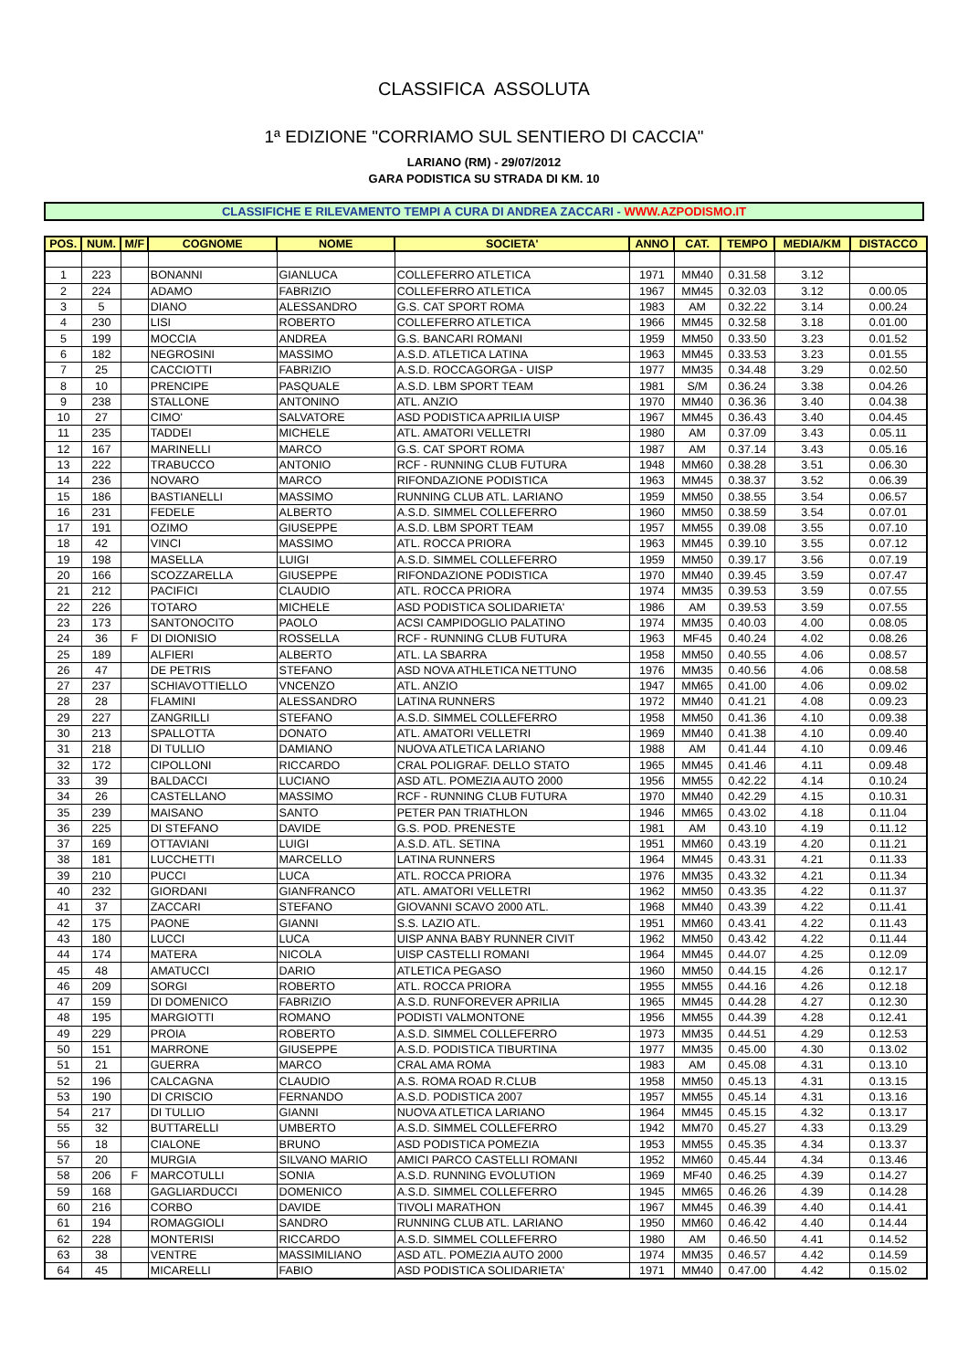CLASSIFICA ASSOLUTA
1ª EDIZIONE "CORRIAMO SUL SENTIERO DI CACCIA"
LARIANO (RM) - 29/07/2012
GARA PODISTICA SU STRADA DI KM. 10
CLASSIFICHE E RILEVAMENTO TEMPI A CURA DI ANDREA ZACCARI - WWW.AZPODISMO.IT
| POS. | NUM. | M/F | COGNOME | NOME | SOCIETA' | ANNO | CAT. | TEMPO | MEDIA/KM | DISTACCO |
| --- | --- | --- | --- | --- | --- | --- | --- | --- | --- | --- |
| 1 | 223 | | BONANNI | GIANLUCA | COLLEFERRO ATLETICA | 1971 | MM40 | 0.31.58 | 3.12 | |
| 2 | 224 | | ADAMO | FABRIZIO | COLLEFERRO ATLETICA | 1967 | MM45 | 0.32.03 | 3.12 | 0.00.05 |
| 3 | 5 | | DIANO | ALESSANDRO | G.S. CAT SPORT ROMA | 1983 | AM | 0.32.22 | 3.14 | 0.00.24 |
| 4 | 230 | | LISI | ROBERTO | COLLEFERRO ATLETICA | 1966 | MM45 | 0.32.58 | 3.18 | 0.01.00 |
| 5 | 199 | | MOCCIA | ANDREA | G.S. BANCARI ROMANI | 1959 | MM50 | 0.33.50 | 3.23 | 0.01.52 |
| 6 | 182 | | NEGROSINI | MASSIMO | A.S.D. ATLETICA LATINA | 1963 | MM45 | 0.33.53 | 3.23 | 0.01.55 |
| 7 | 25 | | CACCIOTTI | FABRIZIO | A.S.D. ROCCAGORGA - UISP | 1977 | MM35 | 0.34.48 | 3.29 | 0.02.50 |
| 8 | 10 | | PRENCIPE | PASQUALE | A.S.D. LBM SPORT TEAM | 1981 | S/M | 0.36.24 | 3.38 | 0.04.26 |
| 9 | 238 | | STALLONE | ANTONINO | ATL. ANZIO | 1970 | MM40 | 0.36.36 | 3.40 | 0.04.38 |
| 10 | 27 | | CIMO' | SALVATORE | ASD PODISTICA APRILIA UISP | 1967 | MM45 | 0.36.43 | 3.40 | 0.04.45 |
| 11 | 235 | | TADDEI | MICHELE | ATL. AMATORI VELLETRI | 1980 | AM | 0.37.09 | 3.43 | 0.05.11 |
| 12 | 167 | | MARINELLI | MARCO | G.S. CAT SPORT ROMA | 1987 | AM | 0.37.14 | 3.43 | 0.05.16 |
| 13 | 222 | | TRABUCCO | ANTONIO | RCF - RUNNING CLUB FUTURA | 1948 | MM60 | 0.38.28 | 3.51 | 0.06.30 |
| 14 | 236 | | NOVARO | MARCO | RIFONDAZIONE PODISTICA | 1963 | MM45 | 0.38.37 | 3.52 | 0.06.39 |
| 15 | 186 | | BASTIANELLI | MASSIMO | RUNNING CLUB ATL. LARIANO | 1959 | MM50 | 0.38.55 | 3.54 | 0.06.57 |
| 16 | 231 | | FEDELE | ALBERTO | A.S.D. SIMMEL COLLEFERRO | 1960 | MM50 | 0.38.59 | 3.54 | 0.07.01 |
| 17 | 191 | | OZIMO | GIUSEPPE | A.S.D. LBM SPORT TEAM | 1957 | MM55 | 0.39.08 | 3.55 | 0.07.10 |
| 18 | 42 | | VINCI | MASSIMO | ATL. ROCCA PRIORA | 1963 | MM45 | 0.39.10 | 3.55 | 0.07.12 |
| 19 | 198 | | MASELLA | LUIGI | A.S.D. SIMMEL COLLEFERRO | 1959 | MM50 | 0.39.17 | 3.56 | 0.07.19 |
| 20 | 166 | | SCOZZARELLA | GIUSEPPE | RIFONDAZIONE PODISTICA | 1970 | MM40 | 0.39.45 | 3.59 | 0.07.47 |
| 21 | 212 | | PACIFICI | CLAUDIO | ATL. ROCCA PRIORA | 1974 | MM35 | 0.39.53 | 3.59 | 0.07.55 |
| 22 | 226 | | TOTARO | MICHELE | ASD PODISTICA SOLIDARIETA' | 1986 | AM | 0.39.53 | 3.59 | 0.07.55 |
| 23 | 173 | | SANTONOCITO | PAOLO | ACSI CAMPIDOGLIO PALATINO | 1974 | MM35 | 0.40.03 | 4.00 | 0.08.05 |
| 24 | 36 | F | DI DIONISIO | ROSSELLA | RCF - RUNNING CLUB FUTURA | 1963 | MF45 | 0.40.24 | 4.02 | 0.08.26 |
| 25 | 189 | | ALFIERI | ALBERTO | ATL. LA SBARRA | 1958 | MM50 | 0.40.55 | 4.06 | 0.08.57 |
| 26 | 47 | | DE PETRIS | STEFANO | ASD NOVA ATHLETICA NETTUNO | 1976 | MM35 | 0.40.56 | 4.06 | 0.08.58 |
| 27 | 237 | | SCHIAVOTTIELLO | VNCENZO | ATL. ANZIO | 1947 | MM65 | 0.41.00 | 4.06 | 0.09.02 |
| 28 | 28 | | FLAMINI | ALESSANDRO | LATINA RUNNERS | 1972 | MM40 | 0.41.21 | 4.08 | 0.09.23 |
| 29 | 227 | | ZANGRILLI | STEFANO | A.S.D. SIMMEL COLLEFERRO | 1958 | MM50 | 0.41.36 | 4.10 | 0.09.38 |
| 30 | 213 | | SPALLOTTA | DONATO | ATL. AMATORI VELLETRI | 1969 | MM40 | 0.41.38 | 4.10 | 0.09.40 |
| 31 | 218 | | DI TULLIO | DAMIANO | NUOVA ATLETICA LARIANO | 1988 | AM | 0.41.44 | 4.10 | 0.09.46 |
| 32 | 172 | | CIPOLLONI | RICCARDO | CRAL POLIGRAF. DELLO STATO | 1965 | MM45 | 0.41.46 | 4.11 | 0.09.48 |
| 33 | 39 | | BALDACCI | LUCIANO | ASD ATL. POMEZIA AUTO 2000 | 1956 | MM55 | 0.42.22 | 4.14 | 0.10.24 |
| 34 | 26 | | CASTELLANO | MASSIMO | RCF - RUNNING CLUB FUTURA | 1970 | MM40 | 0.42.29 | 4.15 | 0.10.31 |
| 35 | 239 | | MAISANO | SANTO | PETER PAN TRIATHLON | 1946 | MM65 | 0.43.02 | 4.18 | 0.11.04 |
| 36 | 225 | | DI STEFANO | DAVIDE | G.S. POD. PRENESTE | 1981 | AM | 0.43.10 | 4.19 | 0.11.12 |
| 37 | 169 | | OTTAVIANI | LUIGI | A.S.D. ATL. SETINA | 1951 | MM60 | 0.43.19 | 4.20 | 0.11.21 |
| 38 | 181 | | LUCCHETTI | MARCELLO | LATINA RUNNERS | 1964 | MM45 | 0.43.31 | 4.21 | 0.11.33 |
| 39 | 210 | | PUCCI | LUCA | ATL. ROCCA PRIORA | 1976 | MM35 | 0.43.32 | 4.21 | 0.11.34 |
| 40 | 232 | | GIORDANI | GIANFRANCO | ATL. AMATORI VELLETRI | 1962 | MM50 | 0.43.35 | 4.22 | 0.11.37 |
| 41 | 37 | | ZACCARI | STEFANO | GIOVANNI SCAVO 2000 ATL. | 1968 | MM40 | 0.43.39 | 4.22 | 0.11.41 |
| 42 | 175 | | PAONE | GIANNI | S.S. LAZIO ATL. | 1951 | MM60 | 0.43.41 | 4.22 | 0.11.43 |
| 43 | 180 | | LUCCI | LUCA | UISP ANNA BABY RUNNER CIVIT | 1962 | MM50 | 0.43.42 | 4.22 | 0.11.44 |
| 44 | 174 | | MATERA | NICOLA | UISP CASTELLI ROMANI | 1964 | MM45 | 0.44.07 | 4.25 | 0.12.09 |
| 45 | 48 | | AMATUCCI | DARIO | ATLETICA PEGASO | 1960 | MM50 | 0.44.15 | 4.26 | 0.12.17 |
| 46 | 209 | | SORGI | ROBERTO | ATL. ROCCA PRIORA | 1955 | MM55 | 0.44.16 | 4.26 | 0.12.18 |
| 47 | 159 | | DI DOMENICO | FABRIZIO | A.S.D. RUNFOREVER APRILIA | 1965 | MM45 | 0.44.28 | 4.27 | 0.12.30 |
| 48 | 195 | | MARGIOTTI | ROMANO | PODISTI VALMONTONE | 1956 | MM55 | 0.44.39 | 4.28 | 0.12.41 |
| 49 | 229 | | PROIA | ROBERTO | A.S.D. SIMMEL COLLEFERRO | 1973 | MM35 | 0.44.51 | 4.29 | 0.12.53 |
| 50 | 151 | | MARRONE | GIUSEPPE | A.S.D. PODISTICA TIBURTINA | 1977 | MM35 | 0.45.00 | 4.30 | 0.13.02 |
| 51 | 21 | | GUERRA | MARCO | CRAL AMA ROMA | 1983 | AM | 0.45.08 | 4.31 | 0.13.10 |
| 52 | 196 | | CALCAGNA | CLAUDIO | A.S. ROMA ROAD R.CLUB | 1958 | MM50 | 0.45.13 | 4.31 | 0.13.15 |
| 53 | 190 | | DI CRISCIO | FERNANDO | A.S.D. PODISTICA 2007 | 1957 | MM55 | 0.45.14 | 4.31 | 0.13.16 |
| 54 | 217 | | DI TULLIO | GIANNI | NUOVA ATLETICA LARIANO | 1964 | MM45 | 0.45.15 | 4.32 | 0.13.17 |
| 55 | 32 | | BUTTARELLI | UMBERTO | A.S.D. SIMMEL COLLEFERRO | 1942 | MM70 | 0.45.27 | 4.33 | 0.13.29 |
| 56 | 18 | | CIALONE | BRUNO | ASD PODISTICA POMEZIA | 1953 | MM55 | 0.45.35 | 4.34 | 0.13.37 |
| 57 | 20 | | MURGIA | SILVANO MARIO | AMICI PARCO CASTELLI ROMANI | 1952 | MM60 | 0.45.44 | 4.34 | 0.13.46 |
| 58 | 206 | F | MARCOTULLI | SONIA | A.S.D. RUNNING EVOLUTION | 1969 | MF40 | 0.46.25 | 4.39 | 0.14.27 |
| 59 | 168 | | GAGLIARDUCCI | DOMENICO | A.S.D. SIMMEL COLLEFERRO | 1945 | MM65 | 0.46.26 | 4.39 | 0.14.28 |
| 60 | 216 | | CORBO | DAVIDE | TIVOLI MARATHON | 1967 | MM45 | 0.46.39 | 4.40 | 0.14.41 |
| 61 | 194 | | ROMAGGIOLI | SANDRO | RUNNING CLUB ATL. LARIANO | 1950 | MM60 | 0.46.42 | 4.40 | 0.14.44 |
| 62 | 228 | | MONTERISI | RICCARDO | A.S.D. SIMMEL COLLEFERRO | 1980 | AM | 0.46.50 | 4.41 | 0.14.52 |
| 63 | 38 | | VENTRE | MASSIMILIANO | ASD ATL. POMEZIA AUTO 2000 | 1974 | MM35 | 0.46.57 | 4.42 | 0.14.59 |
| 64 | 45 | | MICARELLI | FABIO | ASD PODISTICA SOLIDARIETA' | 1971 | MM40 | 0.47.00 | 4.42 | 0.15.02 |